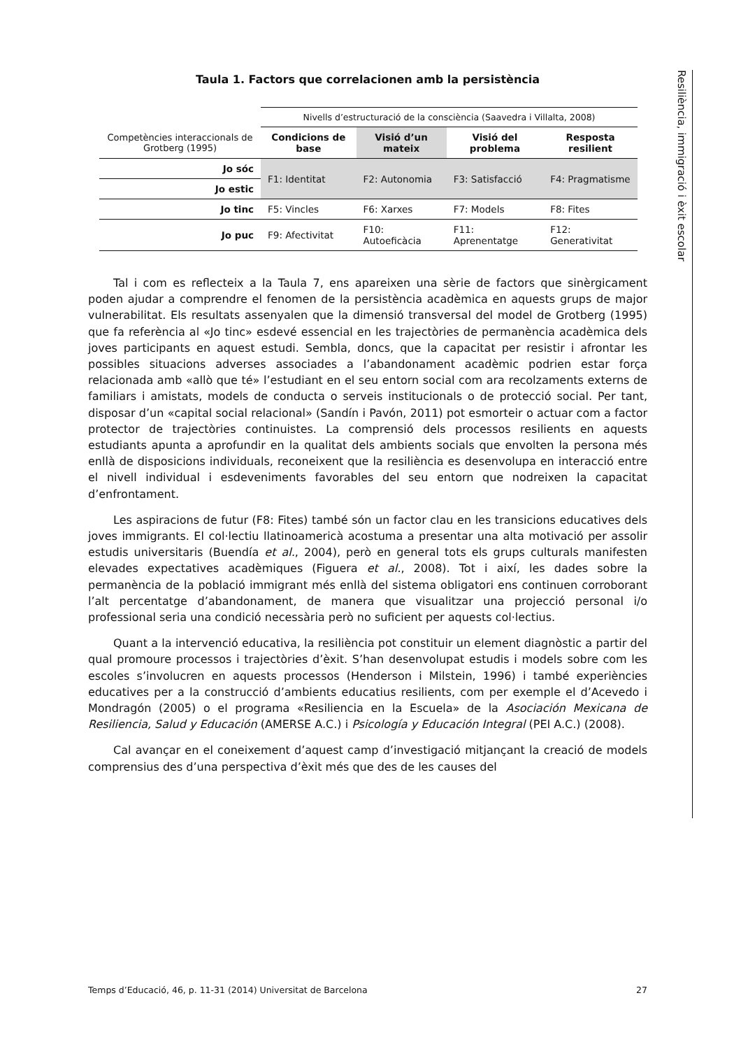Resiliència, immigració i èxit escolar
Taula 1. Factors que correlacionen amb la persistència
| | Nivells d’estructuració de la consciència (Saavedra i Villalta, 2008) | | | |
| Competències interaccionals de Grotberg (1995) | Condicions de base | Visió d’un mateix | Visió del problema | Resposta resilient |
| Jo sóc | F1: Identitat | F2: Autonomia | F3: Satisfacció | F4: Pragmatisme |
| Jo estic | | | | |
| Jo tinc | F5: Vincles | F6: Xarxes | F7: Models | F8: Fites |
| Jo puc | F9: Afectivitat | F10: Autoeficàcia | F11: Aprenentatge | F12: Generativitat |
Tal i com es reflecteix a la Taula 7, ens apareixen una sèrie de factors que sinèrgicament poden ajudar a comprendre el fenomen de la persistència acadèmica en aquests grups de major vulnerabilitat. Els resultats assenyalen que la dimensió transversal del model de Grotberg (1995) que fa referència al «Jo tinc» esdevé essencial en les trajectòries de permanència acadèmica dels joves participants en aquest estudi. Sembla, doncs, que la capacitat per resistir i afrontar les possibles situacions adverses associades a l’abandonament acadèmic podrien estar força relacionada amb «allò que té» l’estudiant en el seu entorn social com ara recolzaments externs de familiars i amistats, models de conducta o serveis institucionals o de protecció social. Per tant, disposar d’un «capital social relacional» (Sandín i Pavón, 2011) pot esmorteir o actuar com a factor protector de trajectòries continuistes. La comprensió dels processos resilients en aquests estudiants apunta a aprofundir en la qualitat dels ambients socials que envolten la persona més enllà de disposicions individuals, reconeixent que la resiliència es desenvolupa en interacció entre el nivell individual i esdeveniments favorables del seu entorn que nodreixen la capacitat d’enfrontament.
Les aspiracions de futur (F8: Fites) també són un factor clau en les transicions educatives dels joves immigrants. El col·lectiu llatinoamericà acostuma a presentar una alta motivació per assolir estudis universitaris (Buendía et al., 2004), però en general tots els grups culturals manifesten elevades expectatives acadèmiques (Figuera et al., 2008). Tot i així, les dades sobre la permanència de la població immigrant més enllà del sistema obligatori ens continuen corroborant l’alt percentatge d’abandonament, de manera que visualitzar una projecció personal i/o professional seria una condició necessària però no suficient per aquests col·lectius.
Quant a la intervenció educativa, la resiliència pot constituir un element diagnòstic a partir del qual promoure processos i trajectòries d’èxit. S’han desenvolupat estudis i models sobre com les escoles s’involucren en aquests processos (Henderson i Milstein, 1996) i també experiències educatives per a la construcció d’ambients educatius resilients, com per exemple el d’Acevedo i Mondragón (2005) o el programa «Resiliencia en la Escuela» de la Asociación Mexicana de Resiliencia, Salud y Educación (AMERSE A.C.) i Psicología y Educación Integral (PEI A.C.) (2008).
Cal avançar en el coneixement d’aquest camp d’investigació mitjançant la creació de models comprensius des d’una perspectiva d’èxit més que des de les causes del
Temps d’Educació, 46, p. 11-31 (2014) Universitat de Barcelona 27